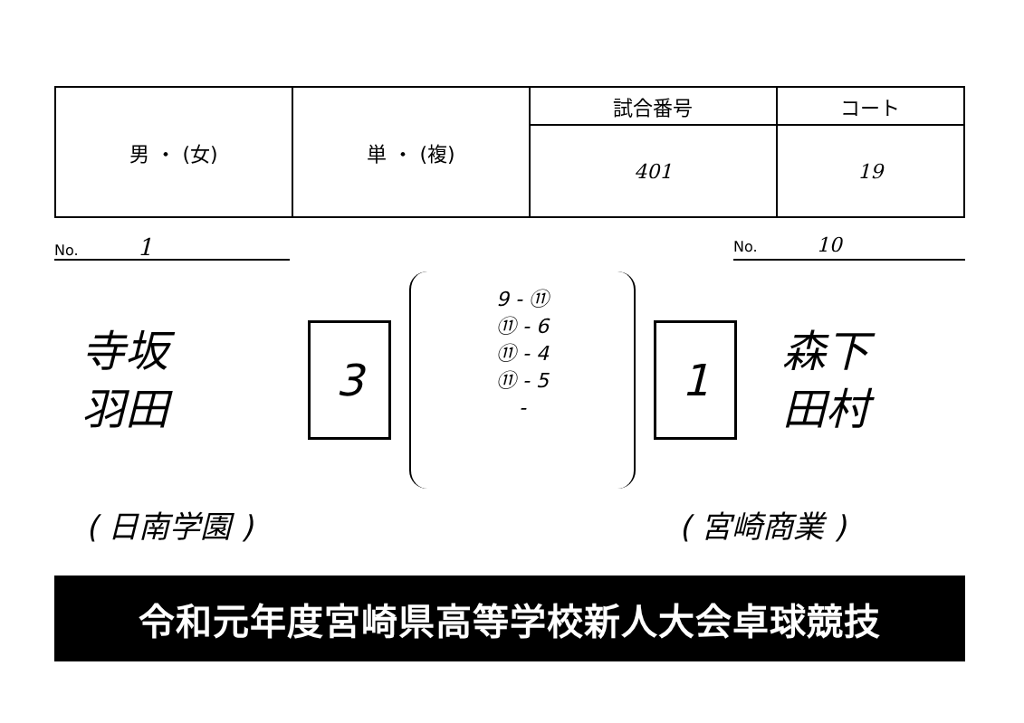| 男 ・ (女) | 単 ・ (複) | 試合番号 | コート |
| | | 401 | 19 |
No. 1 No. 10
寺坂
羽田
3
9 - ⑪
⑪ - 6
⑪ - 4
⑪ - 5
-
1
森下
田村
( 日南学園 ) ( 宮崎商業 )
令和元年度宮崎県高等学校新人大会卓球競技